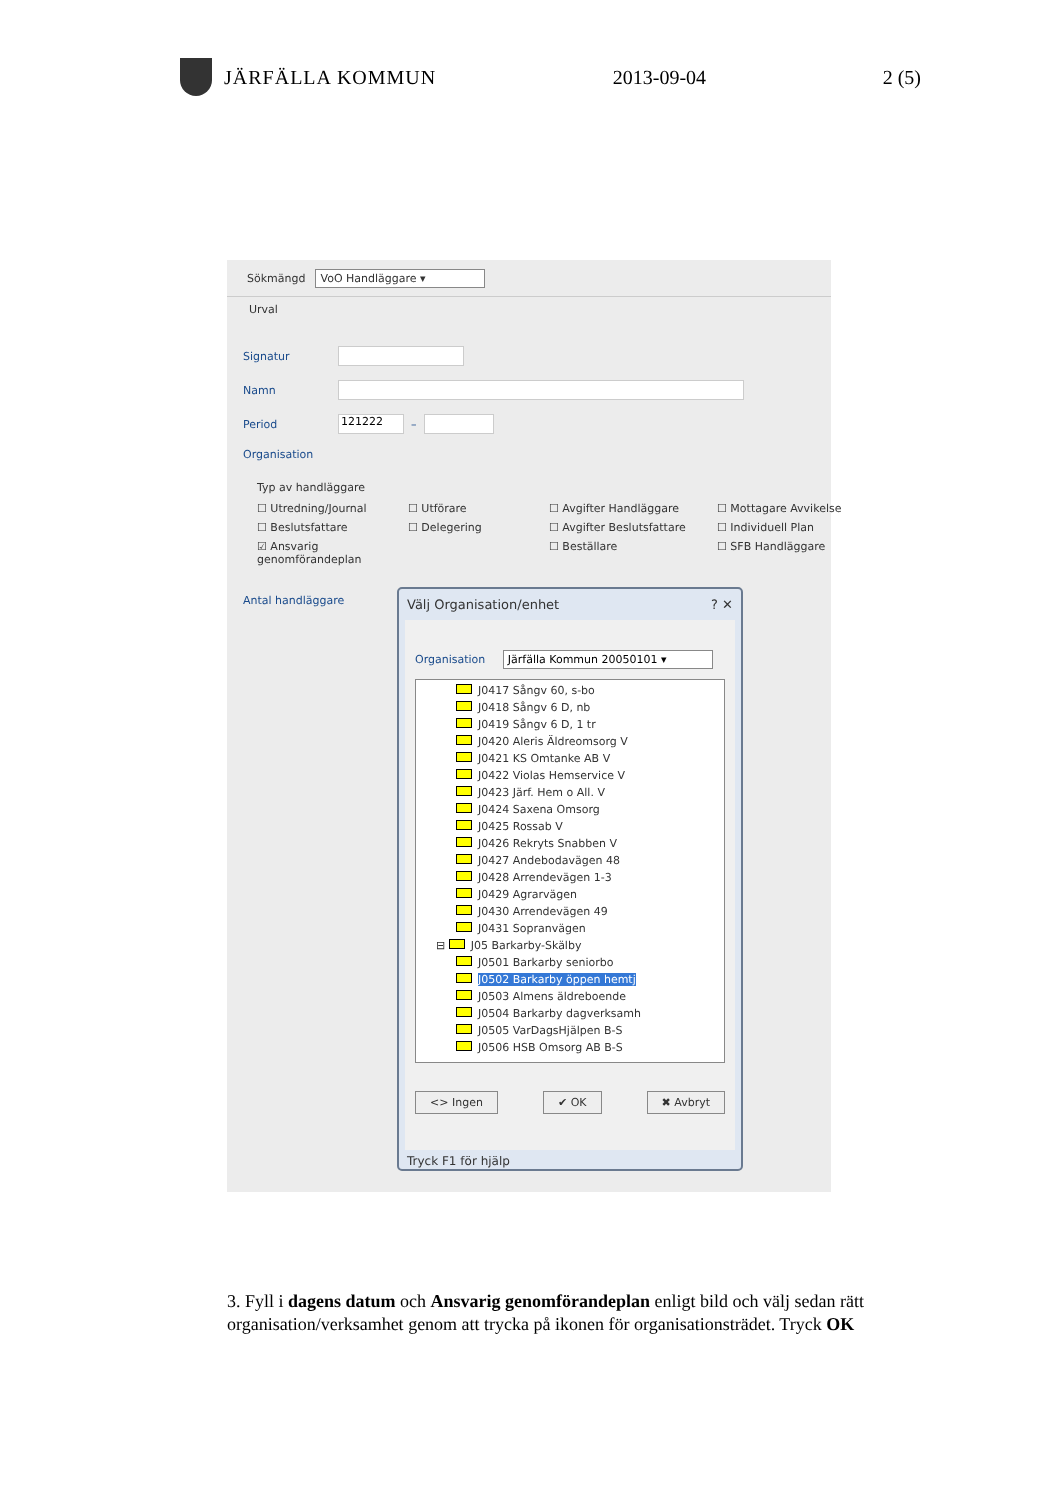JÄRFÄLLA KOMMUN 2013-09-04 2 (5)
Sökmängd VoO Handläggare ▾
Urval
Signatur
Namn
Period
121222
–
Organisation
Typ av handläggare
☐ Utredning/Journal
☐ Utförare
☐ Avgifter Handläggare
☐ Mottagare Avvikelse
☐ Beslutsfattare
☐ Delegering
☐ Avgifter Beslutsfattare
☐ Individuell Plan
☑ Ansvarig genomförandeplan
☐ Beställare
☐ SFB Handläggare
Antal handläggare
Välj Organisation/enhet ? ✕
Organisation Järfälla Kommun 20050101 ▾
J0417 Sångv 60, s-bo
J0418 Sångv 6 D, nb
J0419 Sångv 6 D, 1 tr
J0420 Aleris Äldreomsorg V
J0421 KS Omtanke AB V
J0422 Violas Hemservice V
J0423 Järf. Hem o All. V
J0424 Saxena Omsorg
J0425 Rossab V
J0426 Rekryts Snabben V
J0427 Andebodavägen 48
J0428 Arrendevägen 1-3
J0429 Agrarvägen
J0430 Arrendevägen 49
J0431 Sopranvägen
⊟ J05 Barkarby-Skälby
J0501 Barkarby seniorbo
J0502 Barkarby öppen hemtj
J0503 Almens äldreboende
J0504 Barkarby dagverksamh
J0505 VarDagsHjälpen B-S
J0506 HSB Omsorg AB B-S
<> Ingen ✔ OK ✖ Avbryt
Tryck F1 för hjälp
3. Fyll i dagens datum och Ansvarig genomförandeplan enligt bild och välj sedan rätt organisation/verksamhet genom att trycka på ikonen för organisationsträdet. Tryck OK